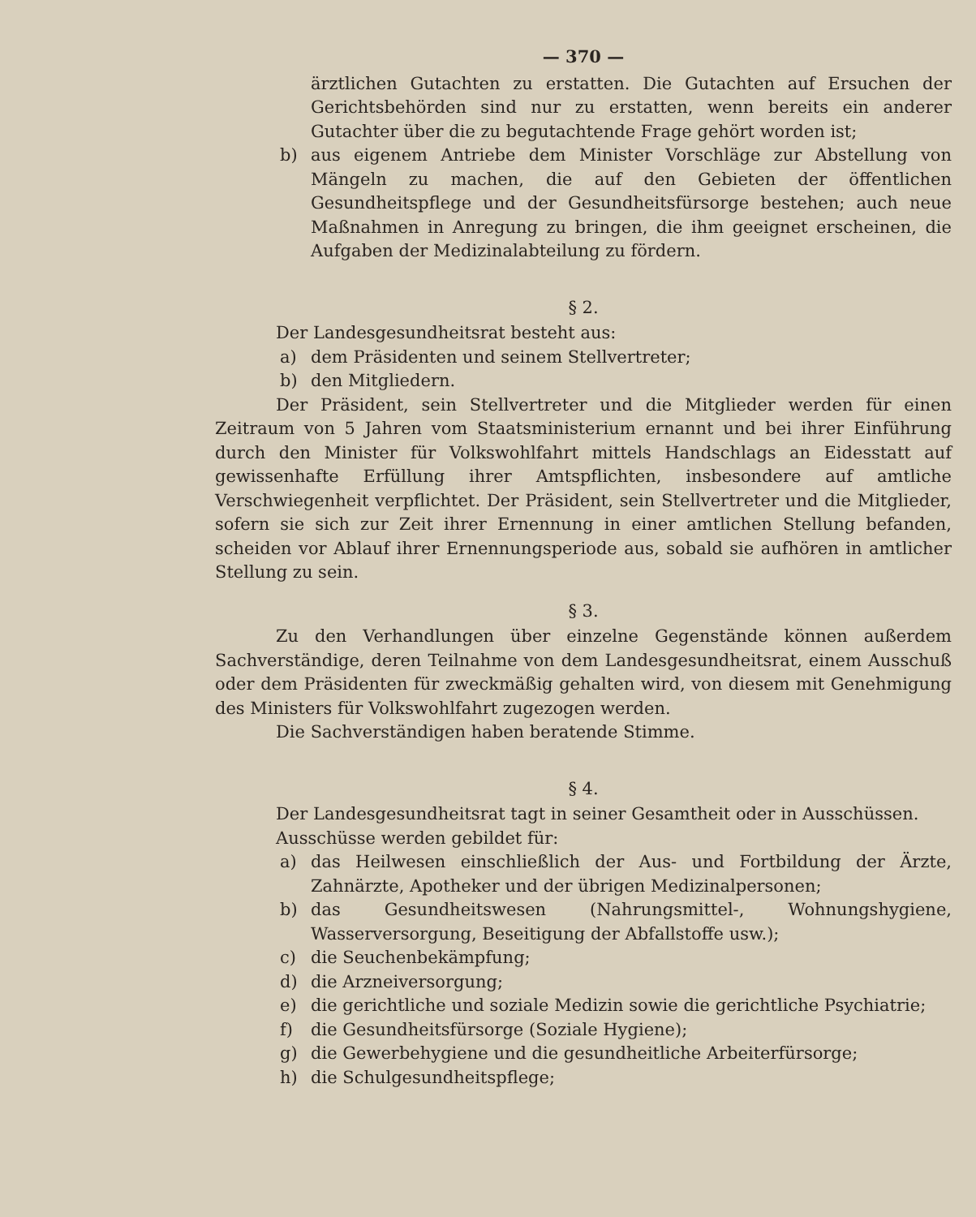— 370 —
ärztlichen Gutachten zu erstatten. Die Gutachten auf Ersuchen der Gerichtsbehörden sind nur zu erstatten, wenn bereits ein anderer Gutachter über die zu begutachtende Frage gehört worden ist;
b) aus eigenem Antriebe dem Minister Vorschläge zur Abstellung von Mängeln zu machen, die auf den Gebieten der öffentlichen Gesundheitspflege und der Gesundheitsfürsorge bestehen; auch neue Maßnahmen in Anregung zu bringen, die ihm geeignet erscheinen, die Aufgaben der Medizinalabteilung zu fördern.
§ 2.
Der Landesgesundheitsrat besteht aus:
a) dem Präsidenten und seinem Stellvertreter;
b) den Mitgliedern.
Der Präsident, sein Stellvertreter und die Mitglieder werden für einen Zeitraum von 5 Jahren vom Staatsministerium ernannt und bei ihrer Einführung durch den Minister für Volkswohlfahrt mittels Handschlags an Eidesstatt auf gewissenhafte Erfüllung ihrer Amtspflichten, insbesondere auf amtliche Verschwiegenheit verpflichtet. Der Präsident, sein Stellvertreter und die Mitglieder, sofern sie sich zur Zeit ihrer Ernennung in einer amtlichen Stellung befanden, scheiden vor Ablauf ihrer Ernennungsperiode aus, sobald sie aufhören in amtlicher Stellung zu sein.
§ 3.
Zu den Verhandlungen über einzelne Gegenstände können außerdem Sachverständige, deren Teilnahme von dem Landesgesundheitsrat, einem Ausschuß oder dem Präsidenten für zweckmäßig gehalten wird, von diesem mit Genehmigung des Ministers für Volkswohlfahrt zugezogen werden.
Die Sachverständigen haben beratende Stimme.
§ 4.
Der Landesgesundheitsrat tagt in seiner Gesamtheit oder in Ausschüssen.
Ausschüsse werden gebildet für:
a) das Heilwesen einschließlich der Aus- und Fortbildung der Ärzte, Zahnärzte, Apotheker und der übrigen Medizinalpersonen;
b) das Gesundheitswesen (Nahrungsmittel-, Wohnungshygiene, Wasserversorgung, Beseitigung der Abfallstoffe usw.);
c) die Seuchenbekämpfung;
d) die Arzneiversorgung;
e) die gerichtliche und soziale Medizin sowie die gerichtliche Psychiatrie;
f) die Gesundheitsfürsorge (Soziale Hygiene);
g) die Gewerbehygiene und die gesundheitliche Arbeiterfürsorge;
h) die Schulgesundheitspflege;